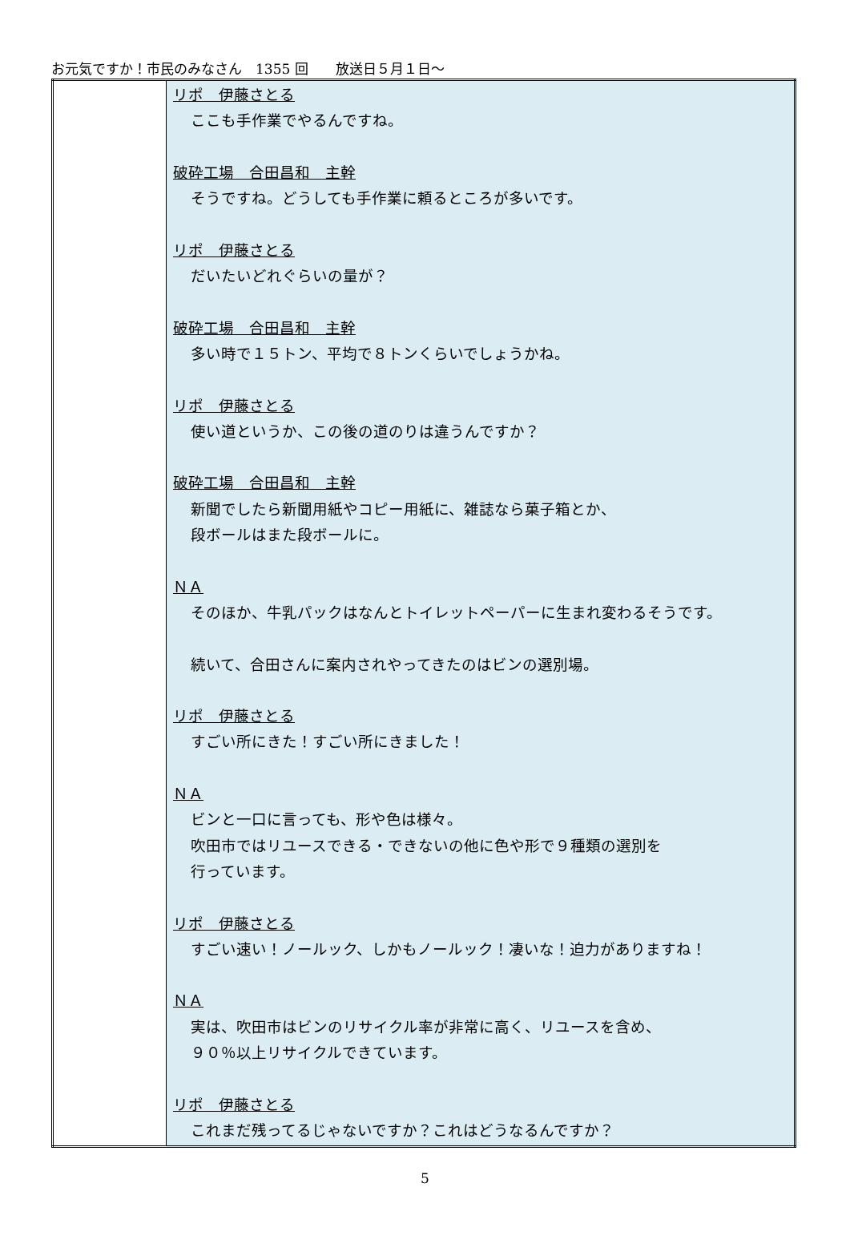お元気ですか！市民のみなさん　1355 回　　放送日５月１日～
| | リポ 伊藤さとる ここも手作業でやるんですね。 破砕工場 合田昌和 主幹 そうですね。どうしても手作業に頼るところが多いです。 リポ 伊藤さとる だいたいどれぐらいの量が？ 破砕工場 合田昌和 主幹 多い時で１５トン、平均で８トンくらいでしょうかね。 リポ 伊藤さとる 使い道というか、この後の道のりは違うんですか？ 破砕工場 合田昌和 主幹 新聞でしたら新聞用紙やコピー用紙に、雑誌なら菓子箱とか、 段ボールはまた段ボールに。 ＮＡ そのほか、牛乳パックはなんとトイレットペーパーに生まれ変わるそうです。 続いて、合田さんに案内されやってきたのはビンの選別場。 リポ 伊藤さとる すごい所にきた！すごい所にきました！ ＮＡ ビンと一口に言っても、形や色は様々。 吹田市ではリユースできる・できないの他に色や形で９種類の選別を 行っています。 リポ 伊藤さとる すごい速い！ノールック、しかもノールック！凄いな！迫力がありますね！ ＮＡ 実は、吹田市はビンのリサイクル率が非常に高く、リユースを含め、 ９０％以上リサイクルできています。 リポ 伊藤さとる これまだ残ってるじゃないですか？これはどうなるんですか？ |
5